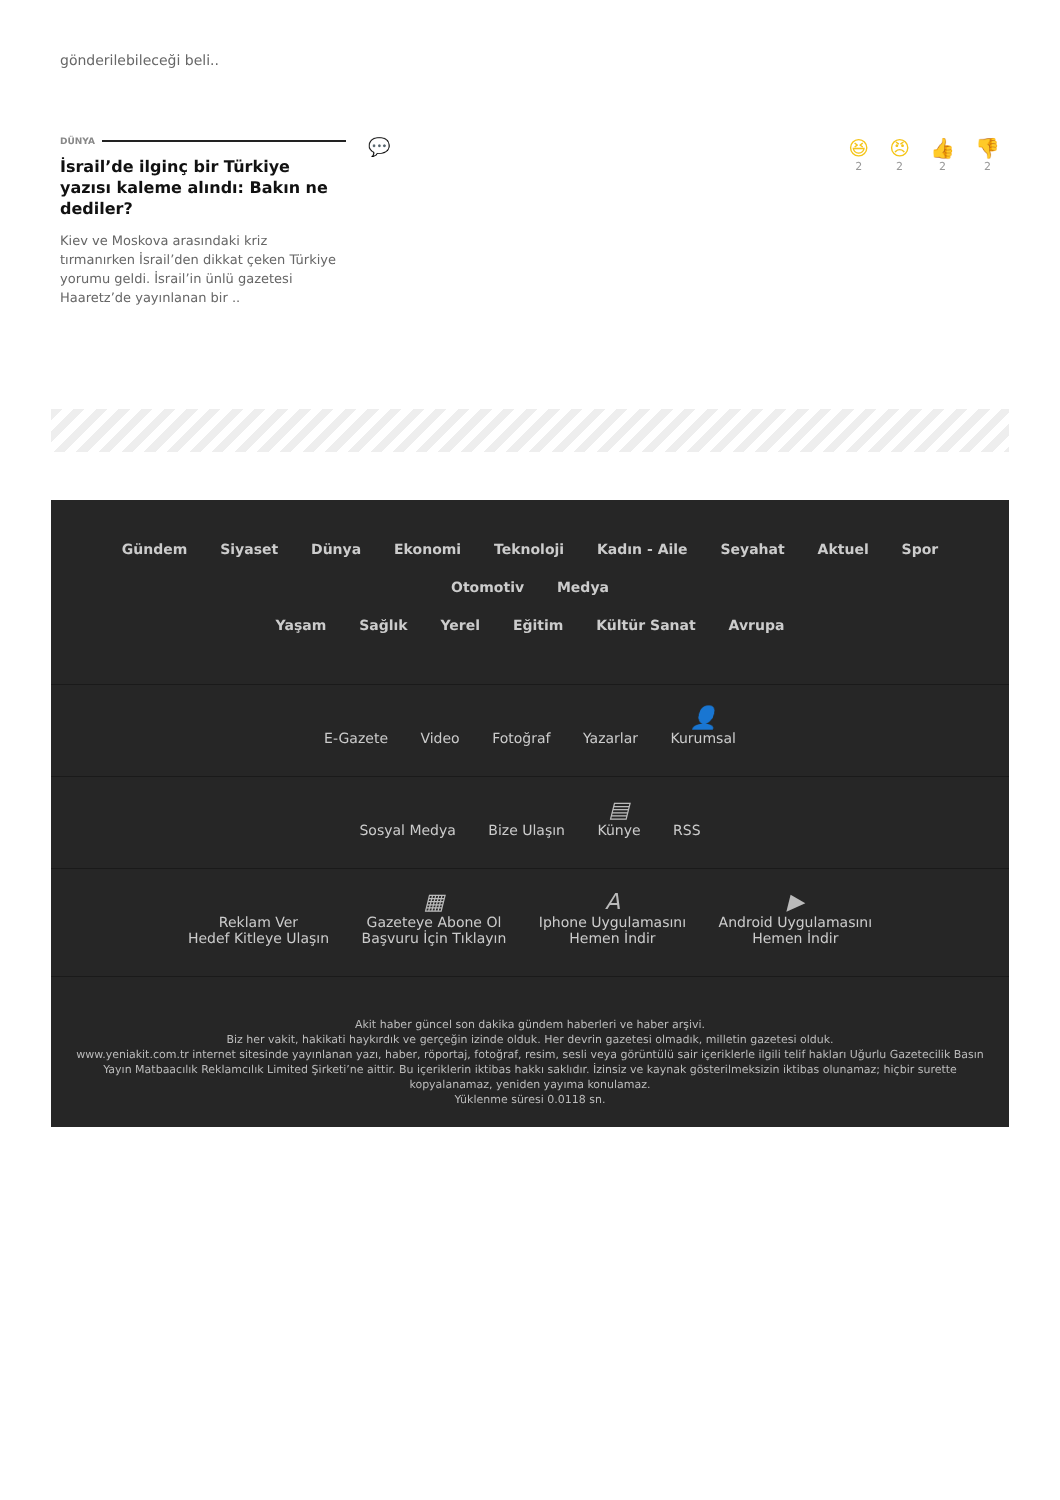gönderilebileceği beli..
DÜNYA
İsrail’de ilginç bir Türkiye yazısı kaleme alındı: Bakın ne dediler?
Kiev ve Moskova arasındaki kriz tırmanırken İsrail’den dikkat çeken Türkiye yorumu geldi. İsrail’in ünlü gazetesi Haaretz’de yayınlanan bir ..
💬 😆
2
😠
2
👍
2
👎
2
Gündem Siyaset Dünya Ekonomi Teknoloji Kadın - Aile Seyahat Aktuel Spor Otomotiv Medya
Yaşam Sağlık Yerel Eğitim Kültür Sanat Avrupa
E-Gazete Video Fotoğraf Yazarlar 👤 Kurumsal
Sosyal Medya Bize Ulaşın ▤ Künye RSS
Reklam Ver
Hedef Kitleye Ulaşın ▦ Gazeteye Abone Ol
Başvuru İçin Tıklayın A Iphone Uygulamasını
Hemen İndir ▶ Android Uygulamasını
Hemen İndir
Akit haber güncel son dakika gündem haberleri ve haber arşivi.
Biz her vakit, hakikati haykırdık ve gerçeğin izinde olduk. Her devrin gazetesi olmadık, milletin gazetesi olduk.
www.yeniakit.com.tr internet sitesinde yayınlanan yazı, haber, röportaj, fotoğraf, resim, sesli veya görüntülü sair içeriklerle ilgili telif hakları Uğurlu Gazetecilik Basın Yayın Matbaacılık Reklamcılık Limited Şirketi’ne aittir. Bu içeriklerin iktibas hakkı saklıdır. İzinsiz ve kaynak gösterilmeksizin iktibas olunamaz; hiçbir surette kopyalanamaz, yeniden yayıma konulamaz.
Yüklenme süresi 0.0118 sn.